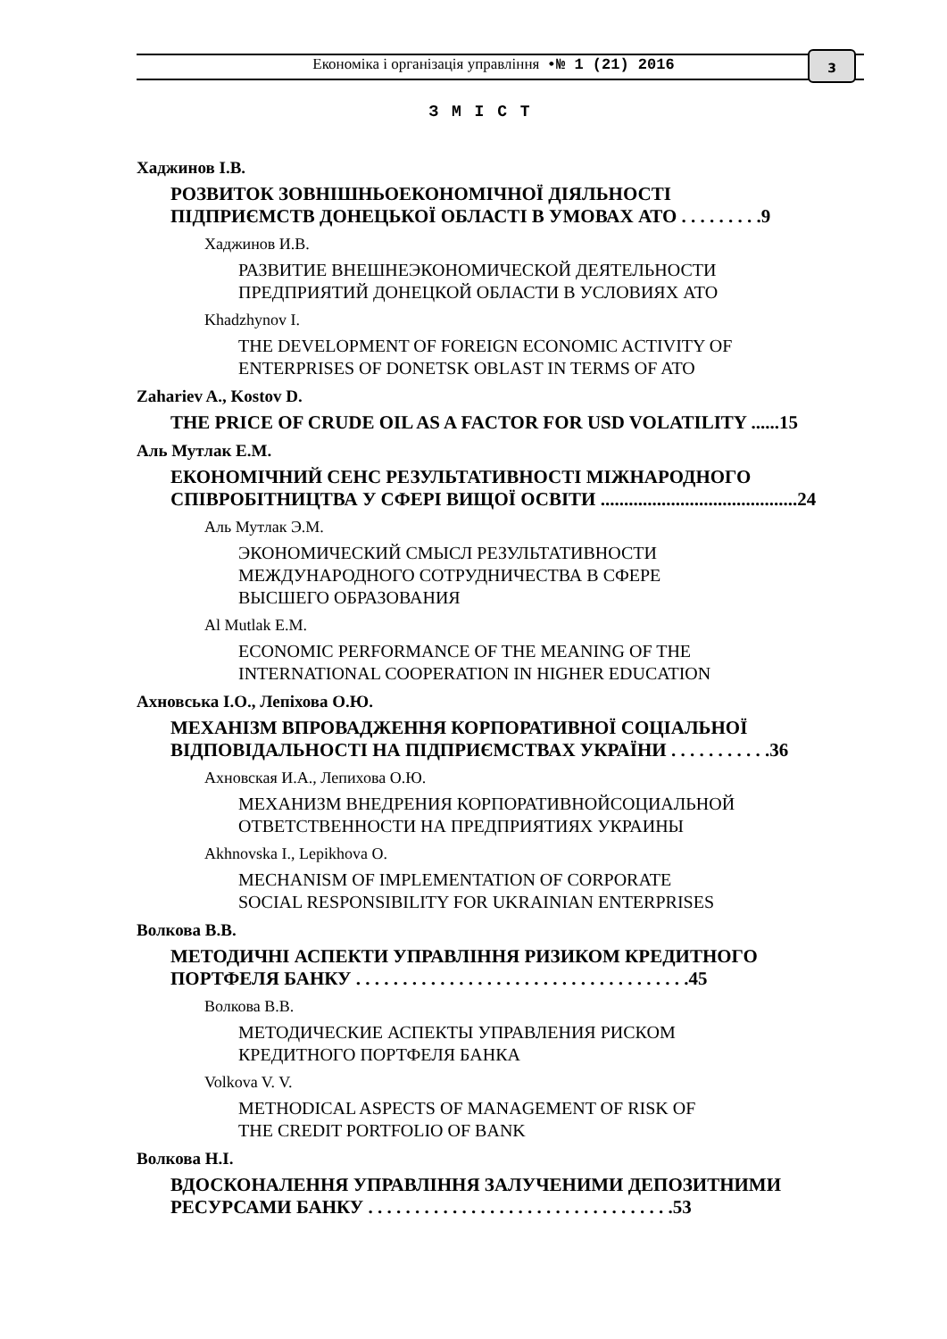Економіка і організація управління •№ 1 (21) 2016 3
З М І С Т
Хаджинов І.В.
РОЗВИТОК ЗОВНІШНЬОЕКОНОМІЧНОЇ ДІЯЛЬНОСТІ
ПІДПРИЄМСТВ ДОНЕЦЬКОЇ ОБЛАСТІ В УМОВАХ АТО . . . . . . . . .9
Хаджинов И.В.
РАЗВИТИЕ ВНЕШНЕЭКОНОМИЧЕСКОЙ ДЕЯТЕЛЬНОСТИ
ПРЕДПРИЯТИЙ ДОНЕЦКОЙ ОБЛАСТИ В УСЛОВИЯХ АТО
Khadzhynov I.
THE DEVELOPMENT OF FOREIGN ECONOMIC ACTIVITY OF
ENTERPRISES OF DONETSK OBLAST IN TERMS OF ATO
Zahariev A., Kostov D.
THE PRICE OF CRUDE OIL AS A FACTOR FOR USD VOLATILITY ......15
Аль Мутлак Е.М.
ЕКОНОМІЧНИЙ СЕНС РЕЗУЛЬТАТИВНОСТІ МІЖНАРОДНОГО
СПІВРОБІТНИЦТВА У СФЕРІ ВИЩОЇ ОСВІТИ ..........................................24
Аль Мутлак Э.М.
ЭКОНОМИЧЕСКИЙ СМЫСЛ РЕЗУЛЬТАТИВНОСТИ
МЕЖДУНАРОДНОГО СОТРУДНИЧЕСТВА В СФЕРЕ
ВЫСШЕГО ОБРАЗОВАНИЯ
Al Mutlak E.M.
ECONOMIC PERFORMANCE OF THE MEANING OF THE
INTERNATIONAL COOPERATION IN HIGHER EDUCATION
Ахновська І.О., Лепіхова О.Ю.
МЕХАНІЗМ ВПРОВАДЖЕННЯ КОРПОРАТИВНОЇ СОЦІАЛЬНОЇ
ВІДПОВІДАЛЬНОСТІ НА ПІДПРИЄМСТВАХ УКРАЇНИ . . . . . . . . . . .36
Ахновская И.А., Лепихова О.Ю.
МЕХАНИЗМ ВНЕДРЕНИЯ КОРПОРАТИВНОЙСОЦИАЛЬНОЙ
ОТВЕТСТВЕННОСТИ НА ПРЕДПРИЯТИЯХ УКРАИНЫ
Akhnovska I., Lepikhova O.
MECHANISM OF IMPLEMENTATION OF CORPORATE
SOCIAL RESPONSIBILITY FOR UKRAINIAN ENTERPRISES
Волкова В.В.
МЕТОДИЧНІ АСПЕКТИ УПРАВЛІННЯ РИЗИКОМ КРЕДИТНОГО
ПОРТФЕЛЯ БАНКУ . . . . . . . . . . . . . . . . . . . . . . . . . . . . . . . . . . . .45
Волкова В.В.
МЕТОДИЧЕСКИЕ АСПЕКТЫ УПРАВЛЕНИЯ РИСКОМ
КРЕДИТНОГО ПОРТФЕЛЯ БАНКА
Volkova V. V.
METHODICAL ASPECTS OF MANAGEMENT OF RISK OF
THE CREDIT PORTFOLIO OF BANK
Волкова Н.І.
ВДОСКОНАЛЕННЯ УПРАВЛІННЯ ЗАЛУЧЕНИМИ ДЕПОЗИТНИМИ
РЕСУРСАМИ БАНКУ . . . . . . . . . . . . . . . . . . . . . . . . . . . . . . . . .53